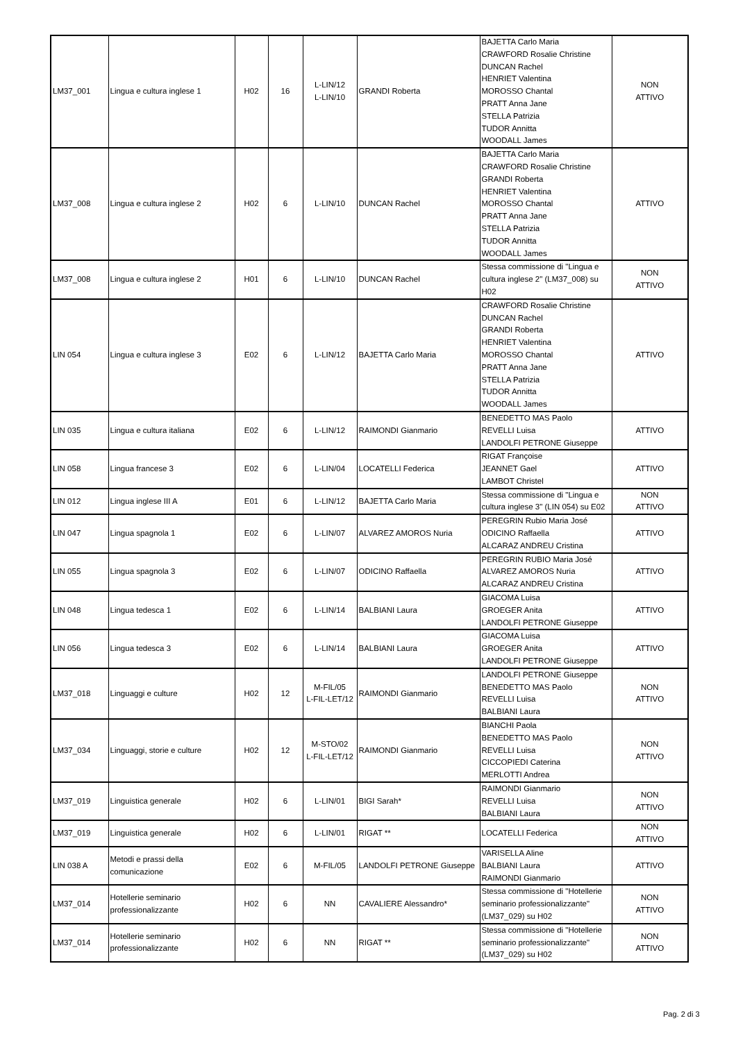| LM37_001 | Lingua e cultura inglese 1 | H02 | 16 | L-LIN/12 L-LIN/10 | GRANDI Roberta | BAJETTA Carlo Maria CRAWFORD Rosalie Christine DUNCAN Rachel HENRIET Valentina MOROSSO Chantal PRATT Anna Jane STELLA Patrizia TUDOR Annitta WOODALL James | NON ATTIVO |
| LM37_008 | Lingua e cultura inglese 2 | H02 | 6 | L-LIN/10 | DUNCAN Rachel | BAJETTA Carlo Maria CRAWFORD Rosalie Christine GRANDI Roberta HENRIET Valentina MOROSSO Chantal PRATT Anna Jane STELLA Patrizia TUDOR Annitta WOODALL James | ATTIVO |
| LM37_008 | Lingua e cultura inglese 2 | H01 | 6 | L-LIN/10 | DUNCAN Rachel | Stessa commissione di "Lingua e cultura inglese 2" (LM37_008) su H02 | NON ATTIVO |
| LIN 054 | Lingua e cultura inglese 3 | E02 | 6 | L-LIN/12 | BAJETTA Carlo Maria | CRAWFORD Rosalie Christine DUNCAN Rachel GRANDI Roberta HENRIET Valentina MOROSSO Chantal PRATT Anna Jane STELLA Patrizia TUDOR Annitta WOODALL James | ATTIVO |
| LIN 035 | Lingua e cultura italiana | E02 | 6 | L-LIN/12 | RAIMONDI Gianmario | BENEDETTO MAS Paolo REVELLI Luisa LANDOLFI PETRONE Giuseppe | ATTIVO |
| LIN 058 | Lingua francese 3 | E02 | 6 | L-LIN/04 | LOCATELLI Federica | RIGAT Françoise JEANNET Gael LAMBOT Christel | ATTIVO |
| LIN 012 | Lingua inglese III A | E01 | 6 | L-LIN/12 | BAJETTA Carlo Maria | Stessa commissione di "Lingua e cultura inglese 3" (LIN 054) su E02 | NON ATTIVO |
| LIN 047 | Lingua spagnola 1 | E02 | 6 | L-LIN/07 | ALVAREZ AMOROS Nuria | PEREGRIN Rubio Maria José ODICINO Raffaella ALCARAZ ANDREU Cristina | ATTIVO |
| LIN 055 | Lingua spagnola 3 | E02 | 6 | L-LIN/07 | ODICINO Raffaella | PEREGRIN RUBIO Maria José ALVAREZ AMOROS Nuria ALCARAZ ANDREU Cristina | ATTIVO |
| LIN 048 | Lingua tedesca 1 | E02 | 6 | L-LIN/14 | BALBIANI Laura | GIACOMA Luisa GROEGER Anita LANDOLFI PETRONE Giuseppe | ATTIVO |
| LIN 056 | Lingua tedesca 3 | E02 | 6 | L-LIN/14 | BALBIANI Laura | GIACOMA Luisa GROEGER Anita LANDOLFI PETRONE Giuseppe | ATTIVO |
| LM37_018 | Linguaggi e culture | H02 | 12 | M-FIL/05 L-FIL-LET/12 | RAIMONDI Gianmario | LANDOLFI PETRONE Giuseppe BENEDETTO MAS Paolo REVELLI Luisa BALBIANI Laura | NON ATTIVO |
| LM37_034 | Linguaggi, storie e culture | H02 | 12 | M-STO/02 L-FIL-LET/12 | RAIMONDI Gianmario | BIANCHI Paola BENEDETTO MAS Paolo REVELLI Luisa CICCOPIEDI Caterina MERLOTTI Andrea | NON ATTIVO |
| LM37_019 | Linguistica generale | H02 | 6 | L-LIN/01 | BIGI Sarah* | RAIMONDI Gianmario REVELLI Luisa BALBIANI Laura | NON ATTIVO |
| LM37_019 | Linguistica generale | H02 | 6 | L-LIN/01 | RIGAT ** | LOCATELLI Federica | NON ATTIVO |
| LIN 038 A | Metodi e prassi della comunicazione | E02 | 6 | M-FIL/05 | LANDOLFI PETRONE Giuseppe | VARISELLA Aline BALBIANI Laura RAIMONDI Gianmario | ATTIVO |
| LM37_014 | Hotellerie seminario professionalizzante | H02 | 6 | NN | CAVALIERE Alessandro* | Stessa commissione di "Hotellerie seminario professionalizzante" (LM37_029) su H02 | NON ATTIVO |
| LM37_014 | Hotellerie seminario professionalizzante | H02 | 6 | NN | RIGAT ** | Stessa commissione di "Hotellerie seminario professionalizzante" (LM37_029) su H02 | NON ATTIVO |
Pag. 2 di 3